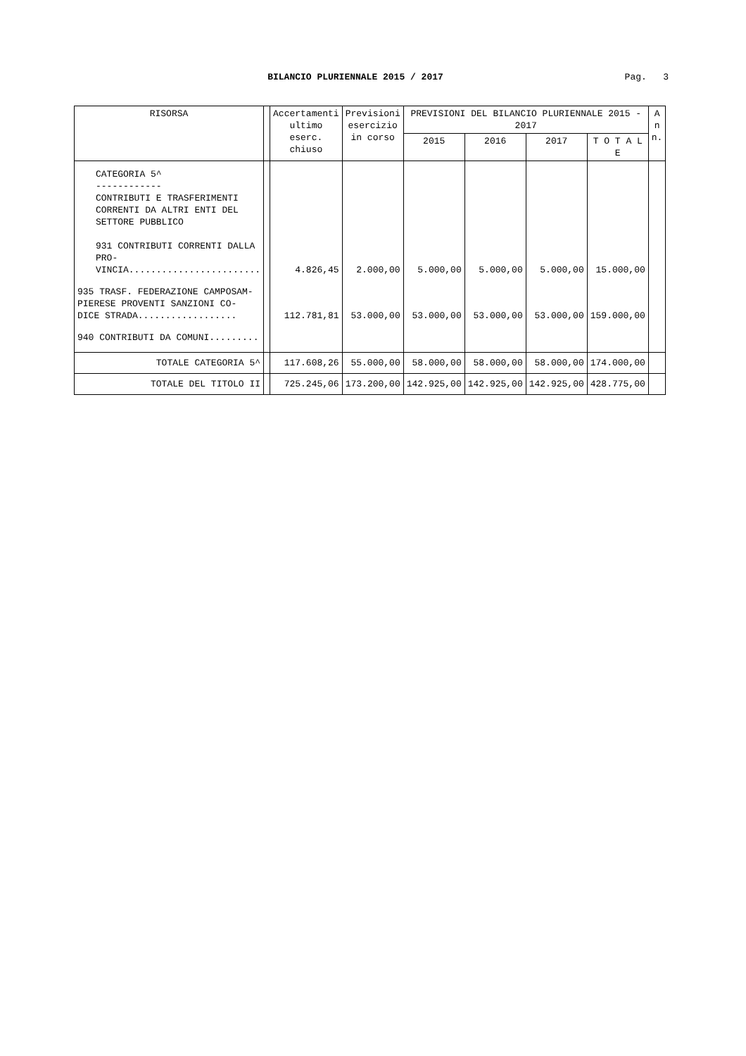BILANCIO PLURIENNALE 2015 / 2017
Pag. 3
| RISORSA | | Accertamenti ultimo eserc. chiuso | Previsioni esercizio in corso | PREVISIONI DEL BILANCIO PLURIENNALE 2015 - 2017 | | | | A n n. |
| --- | --- | --- | --- | --- | --- | --- | --- | --- |
| | | | | 2015 | 2016 | 2017 | T O T A L E | |
| CATEGORIA 5^ ------------ CONTRIBUTI E TRASFERIMENTI CORRENTI DA ALTRI ENTI DEL SETTORE PUBBLICO 931 CONTRIBUTI CORRENTI DALLA PRO- VINCIA........................ | | 4.826,45 | 2.000,00 | 5.000,00 | 5.000,00 | 5.000,00 | 15.000,00 | |
| 935 TRASF. FEDERAZIONE CAMPOSAM- PIERESE PROVENTI SANZIONI CO- DICE STRADA.................. | | 112.781,81 | 53.000,00 | 53.000,00 | 53.000,00 | 53.000,00 | 159.000,00 | |
| 940 CONTRIBUTI DA COMUNI......... | | | | | | | | |
| TOTALE CATEGORIA 5^ | | 117.608,26 | 55.000,00 | 58.000,00 | 58.000,00 | 58.000,00 | 174.000,00 | |
| TOTALE DEL TITOLO II | | 725.245,06 | 173.200,00 | 142.925,00 | 142.925,00 | 142.925,00 | 428.775,00 | |